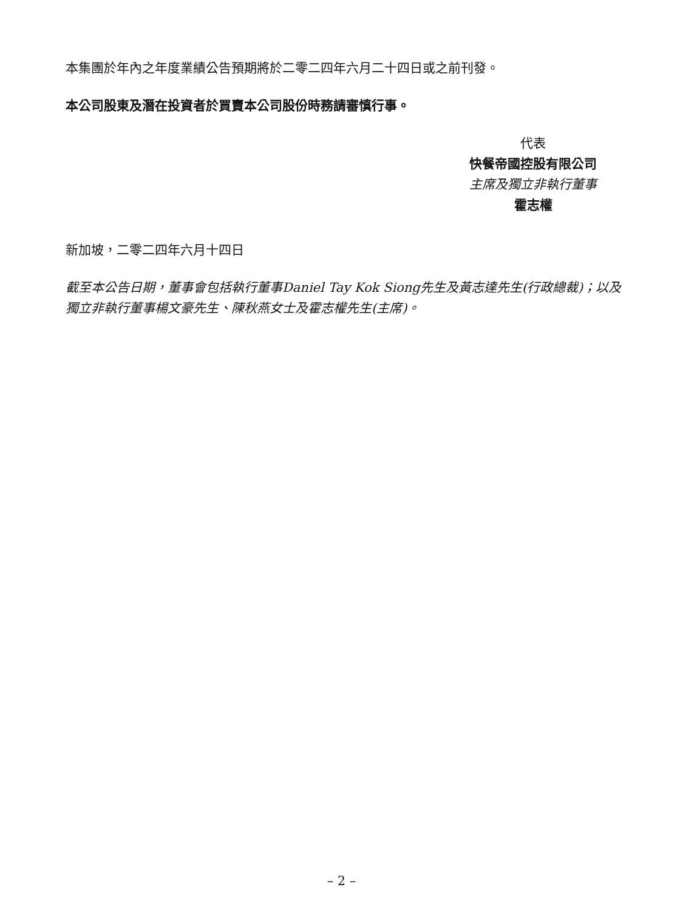本集團於年內之年度業績公告預期將於二零二四年六月二十四日或之前刊發。
本公司股東及潛在投資者於買賣本公司股份時務請審慎行事。
代表
快餐帝國控股有限公司
主席及獨立非執行董事
霍志權
新加坡，二零二四年六月十四日
截至本公告日期，董事會包括執行董事Daniel Tay Kok Siong先生及黃志達先生(行政總裁)；以及獨立非執行董事楊文豪先生、陳秋燕女士及霍志權先生(主席)。
– 2 –